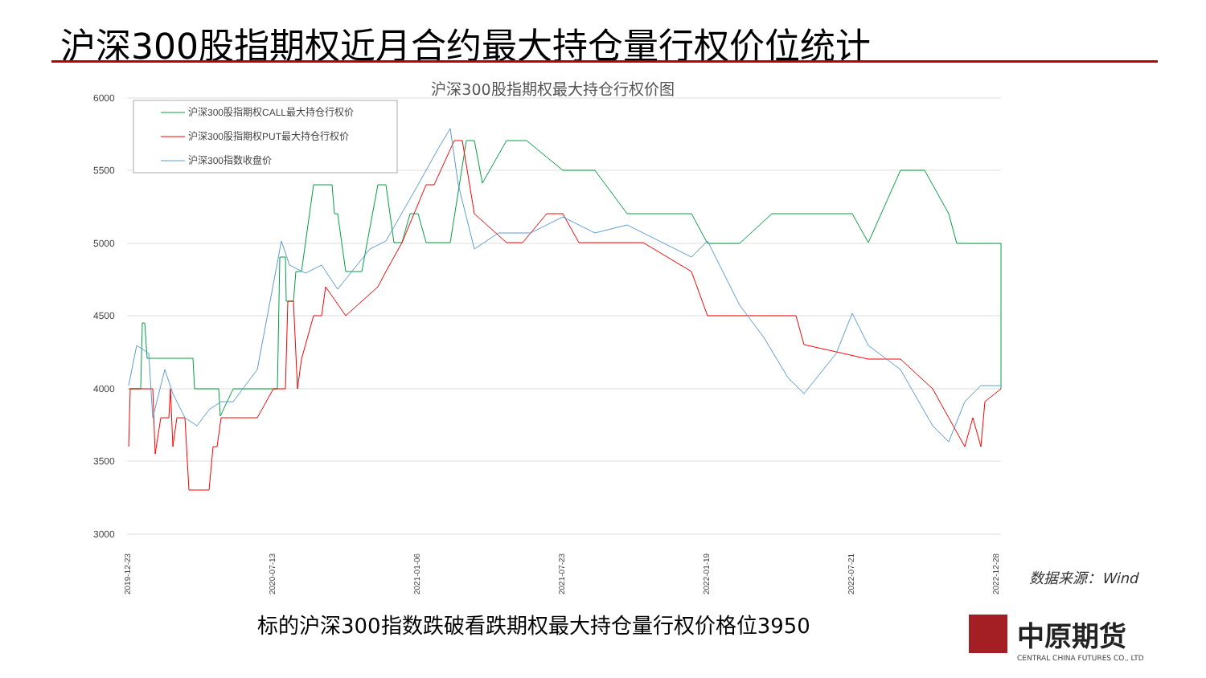沪深300股指期权近月合约最大持仓量行权价位统计
沪深300股指期权最大持仓行权价图
6000
5500
5000
4500
4000
3500
3000
2019-12-23
2020-07-13
2021-01-06
2021-07-23
2022-01-19
2022-07-21
2022-12-28
沪深300股指期权CALL最大持仓行权价
沪深300股指期权PUT最大持仓行权价
沪深300指数收盘价
数据来源：Wind
标的沪深300指数跌破看跌期权最大持仓量行权价格位3950
中原期货
CENTRAL CHINA FUTURES CO., LTD